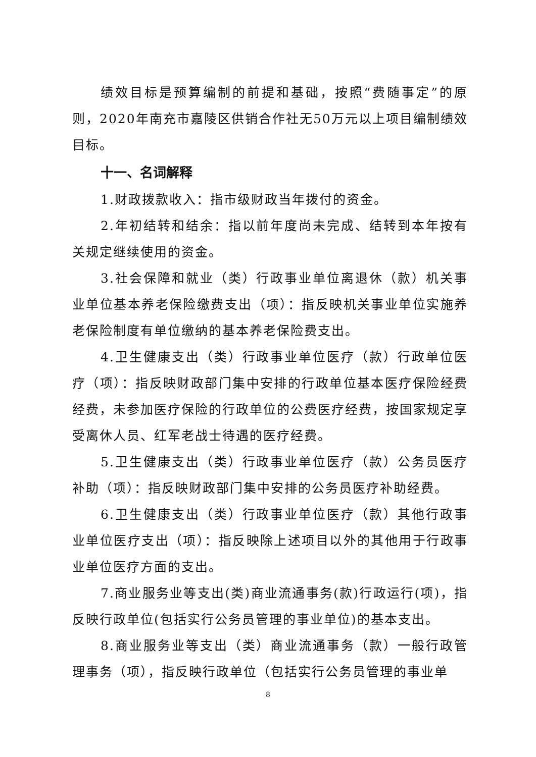绩效目标是预算编制的前提和基础，按照“费随事定”的原则，2020年南充市嘉陵区供销合作社无50万元以上项目编制绩效目标。
十一、名词解释
1.财政拨款收入：指市级财政当年拨付的资金。
2.年初结转和结余：指以前年度尚未完成、结转到本年按有关规定继续使用的资金。
3.社会保障和就业（类）行政事业单位离退休（款）机关事业单位基本养老保险缴费支出（项）：指反映机关事业单位实施养老保险制度有单位缴纳的基本养老保险费支出。
4.卫生健康支出（类）行政事业单位医疗（款）行政单位医疗（项）：指反映财政部门集中安排的行政单位基本医疗保险经费经费，未参加医疗保险的行政单位的公费医疗经费，按国家规定享受离休人员、红军老战士待遇的医疗经费。
5.卫生健康支出（类）行政事业单位医疗（款）公务员医疗补助（项）：指反映财政部门集中安排的公务员医疗补助经费。
6.卫生健康支出（类）行政事业单位医疗（款）其他行政事业单位医疗支出（项）：指反映除上述项目以外的其他用于行政事业单位医疗方面的支出。
7.商业服务业等支出(类)商业流通事务(款)行政运行(项)，指反映行政单位(包括实行公务员管理的事业单位)的基本支出。
8.商业服务业等支出（类）商业流通事务（款）一般行政管理事务（项），指反映行政单位（包括实行公务员管理的事业单
8